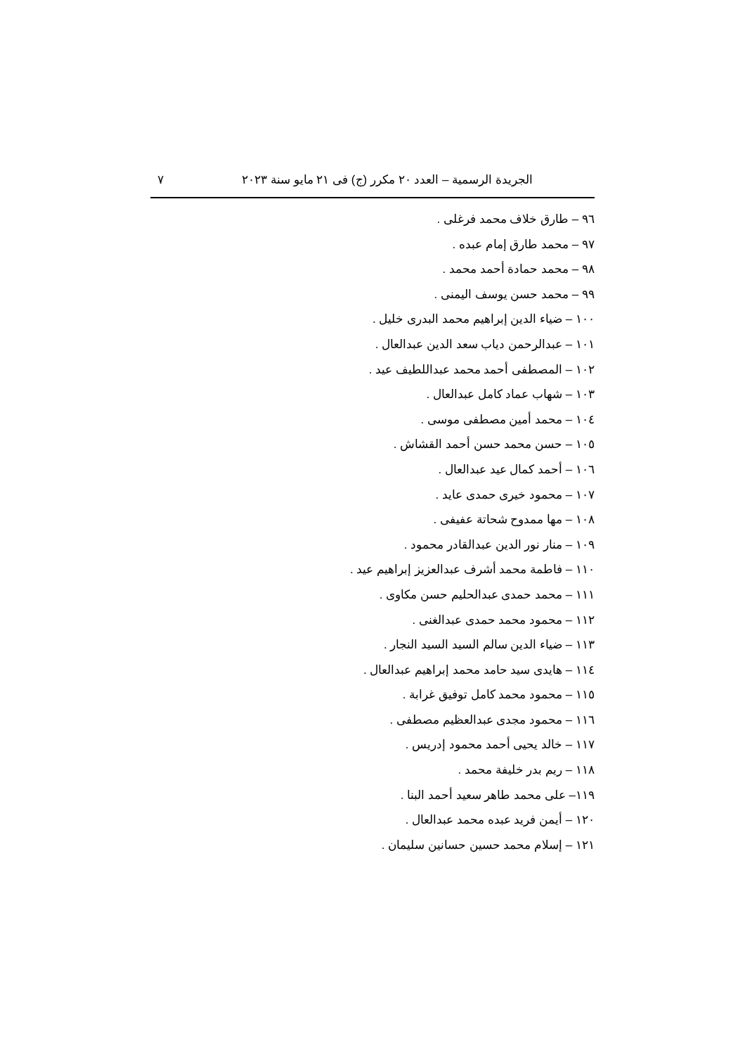الجريدة الرسمية – العدد ٢٠ مكرر (ج) فى ٢١ مايو سنة ٢٠٢٣ ٧
٩٦ – طارق خلاف محمد فرغلى .
٩٧ – محمد طارق إمام عبده .
٩٨ – محمد حمادة أحمد محمد .
٩٩ – محمد حسن يوسف اليمنى .
١٠٠ – ضياء الدين إبراهيم محمد البدرى خليل .
١٠١ – عبدالرحمن دياب سعد الدين عبدالعال .
١٠٢ – المصطفى أحمد محمد عبداللطيف عيد .
١٠٣ – شهاب عماد كامل عبدالعال .
١٠٤ – محمد أمين مصطفى موسى .
١٠٥ – حسن محمد حسن أحمد القشاش .
١٠٦ – أحمد كمال عيد عبدالعال .
١٠٧ – محمود خيرى حمدى عايد .
١٠٨ – مها ممدوح شحاتة عفيفى .
١٠٩ – منار نور الدين عبدالقادر محمود .
١١٠ – فاطمة محمد أشرف عبدالعزيز إبراهيم عيد .
١١١ – محمد حمدى عبدالحليم حسن مكاوى .
١١٢ – محمود محمد حمدى عبدالغنى .
١١٣ – ضياء الدين سالم السيد السيد النجار .
١١٤ – هايدى سيد حامد محمد إبراهيم عبدالعال .
١١٥ – محمود محمد كامل توفيق غرابة .
١١٦ – محمود مجدى عبدالعظيم مصطفى .
١١٧ – خالد يحيى أحمد محمود إدريس .
١١٨ – ريم بدر خليفة محمد .
١١٩– على محمد طاهر سعيد أحمد البنا .
١٢٠ – أيمن فريد عبده محمد عبدالعال .
١٢١ – إسلام محمد حسين حسانين سليمان .